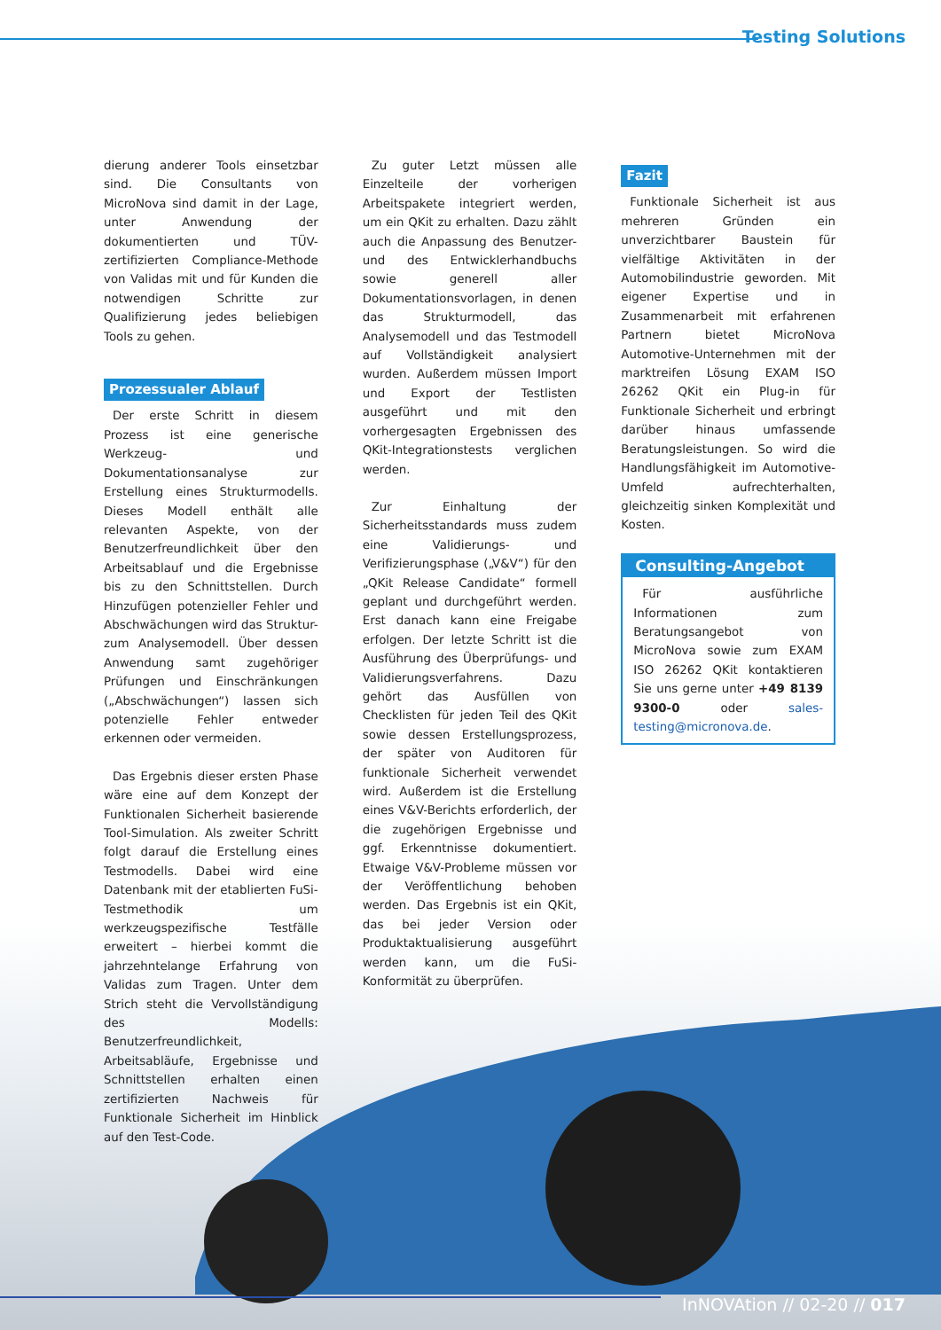Testing Solutions
dierung anderer Tools einsetzbar sind. Die Consultants von MicroNova sind damit in der Lage, unter Anwendung der dokumentierten und TÜV-zertifizierten Compliance-Methode von Validas mit und für Kunden die notwendigen Schritte zur Qualifizierung jedes beliebigen Tools zu gehen.
Prozessualer Ablauf
Der erste Schritt in diesem Prozess ist eine generische Werkzeug- und Dokumentationsanalyse zur Erstellung eines Strukturmodells. Dieses Modell enthält alle relevanten Aspekte, von der Benutzerfreundlichkeit über den Arbeitsablauf und die Ergebnisse bis zu den Schnittstellen. Durch Hinzufügen potenzieller Fehler und Abschwächungen wird das Struktur- zum Analysemodell. Über dessen Anwendung samt zugehöriger Prüfungen und Einschränkungen („Abschwächungen“) lassen sich potenzielle Fehler entweder erkennen oder vermeiden.
Das Ergebnis dieser ersten Phase wäre eine auf dem Konzept der Funktionalen Sicherheit basierende Tool-Simulation. Als zweiter Schritt folgt darauf die Erstellung eines Testmodells. Dabei wird eine Datenbank mit der etablierten FuSi-Testmethodik um werkzeugspezifische Testfälle erweitert – hierbei kommt die jahrzehntelange Erfahrung von Validas zum Tragen. Unter dem Strich steht die Vervollständigung des Modells: Benutzerfreundlichkeit, Arbeitsabläufe, Ergebnisse und Schnittstellen erhalten einen zertifizierten Nachweis für Funktionale Sicherheit im Hinblick auf den Test-Code.
Zu guter Letzt müssen alle Einzelteile der vorherigen Arbeitspakete integriert werden, um ein QKit zu erhalten. Dazu zählt auch die Anpassung des Benutzer- und des Entwicklerhandbuchs sowie generell aller Dokumentationsvorlagen, in denen das Strukturmodell, das Analysemodell und das Testmodell auf Vollständigkeit analysiert wurden. Außerdem müssen Import und Export der Testlisten ausgeführt und mit den vorhergesagten Ergebnissen des QKit-Integrationstests verglichen werden.
Zur Einhaltung der Sicherheitsstandards muss zudem eine Validierungs- und Verifizierungsphase („V&V“) für den „QKit Release Candidate“ formell geplant und durchgeführt werden. Erst danach kann eine Freigabe erfolgen. Der letzte Schritt ist die Ausführung des Überprüfungs- und Validierungsverfahrens. Dazu gehört das Ausfüllen von Checklisten für jeden Teil des QKit sowie dessen Erstellungsprozess, der später von Auditoren für funktionale Sicherheit verwendet wird. Außerdem ist die Erstellung eines V&V-Berichts erforderlich, der die zugehörigen Ergebnisse und ggf. Erkenntnisse dokumentiert. Etwaige V&V-Probleme müssen vor der Veröffentlichung behoben werden. Das Ergebnis ist ein QKit, das bei jeder Version oder Produktaktualisierung ausgeführt werden kann, um die FuSi-Konformität zu überprüfen.
Fazit
Funktionale Sicherheit ist aus mehreren Gründen ein unverzichtbarer Baustein für vielfältige Aktivitäten in der Automobilindustrie geworden. Mit eigener Expertise und in Zusammenarbeit mit erfahrenen Partnern bietet MicroNova Automotive-Unternehmen mit der marktreifen Lösung EXAM ISO 26262 QKit ein Plug-in für Funktionale Sicherheit und erbringt darüber hinaus umfassende Beratungsleistungen. So wird die Handlungsfähigkeit im Automotive-Umfeld aufrechterhalten, gleichzeitig sinken Komplexität und Kosten.
Consulting-Angebot
Für ausführliche Informationen zum Beratungsangebot von MicroNova sowie zum EXAM ISO 26262 QKit kontaktieren Sie uns gerne unter +49 8139 9300-0 oder sales-testing@micronova.de.
InNOVAtion // 02-20 // 017